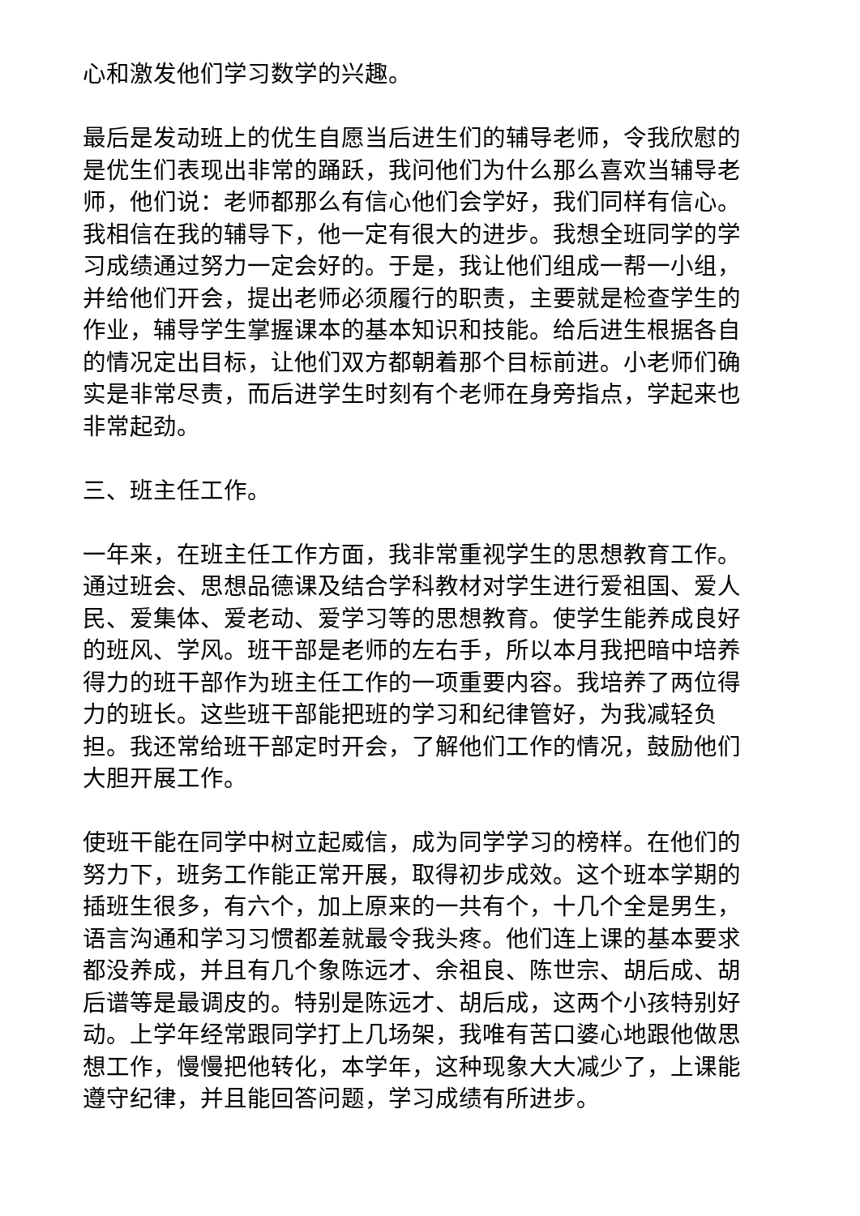心和激发他们学习数学的兴趣。
最后是发动班上的优生自愿当后进生们的辅导老师，令我欣慰的是优生们表现出非常的踊跃，我问他们为什么那么喜欢当辅导老师，他们说：老师都那么有信心他们会学好，我们同样有信心。我相信在我的辅导下，他一定有很大的进步。我想全班同学的学习成绩通过努力一定会好的。于是，我让他们组成一帮一小组，并给他们开会，提出老师必须履行的职责，主要就是检查学生的作业，辅导学生掌握课本的基本知识和技能。给后进生根据各自的情况定出目标，让他们双方都朝着那个目标前进。小老师们确实是非常尽责，而后进学生时刻有个老师在身旁指点，学起来也非常起劲。
三、班主任工作。
一年来，在班主任工作方面，我非常重视学生的思想教育工作。通过班会、思想品德课及结合学科教材对学生进行爱祖国、爱人民、爱集体、爱老动、爱学习等的思想教育。使学生能养成良好的班风、学风。班干部是老师的左右手，所以本月我把暗中培养得力的班干部作为班主任工作的一项重要内容。我培养了两位得力的班长。这些班干部能把班的学习和纪律管好，为我减轻负担。我还常给班干部定时开会，了解他们工作的情况，鼓励他们大胆开展工作。
使班干能在同学中树立起威信，成为同学学习的榜样。在他们的努力下，班务工作能正常开展，取得初步成效。这个班本学期的插班生很多，有六个，加上原来的一共有个，十几个全是男生，语言沟通和学习习惯都差就最令我头疼。他们连上课的基本要求都没养成，并且有几个象陈远才、余祖良、陈世宗、胡后成、胡后谱等是最调皮的。特别是陈远才、胡后成，这两个小孩特别好动。上学年经常跟同学打上几场架，我唯有苦口婆心地跟他做思想工作，慢慢把他转化，本学年，这种现象大大减少了，上课能遵守纪律，并且能回答问题，学习成绩有所进步。